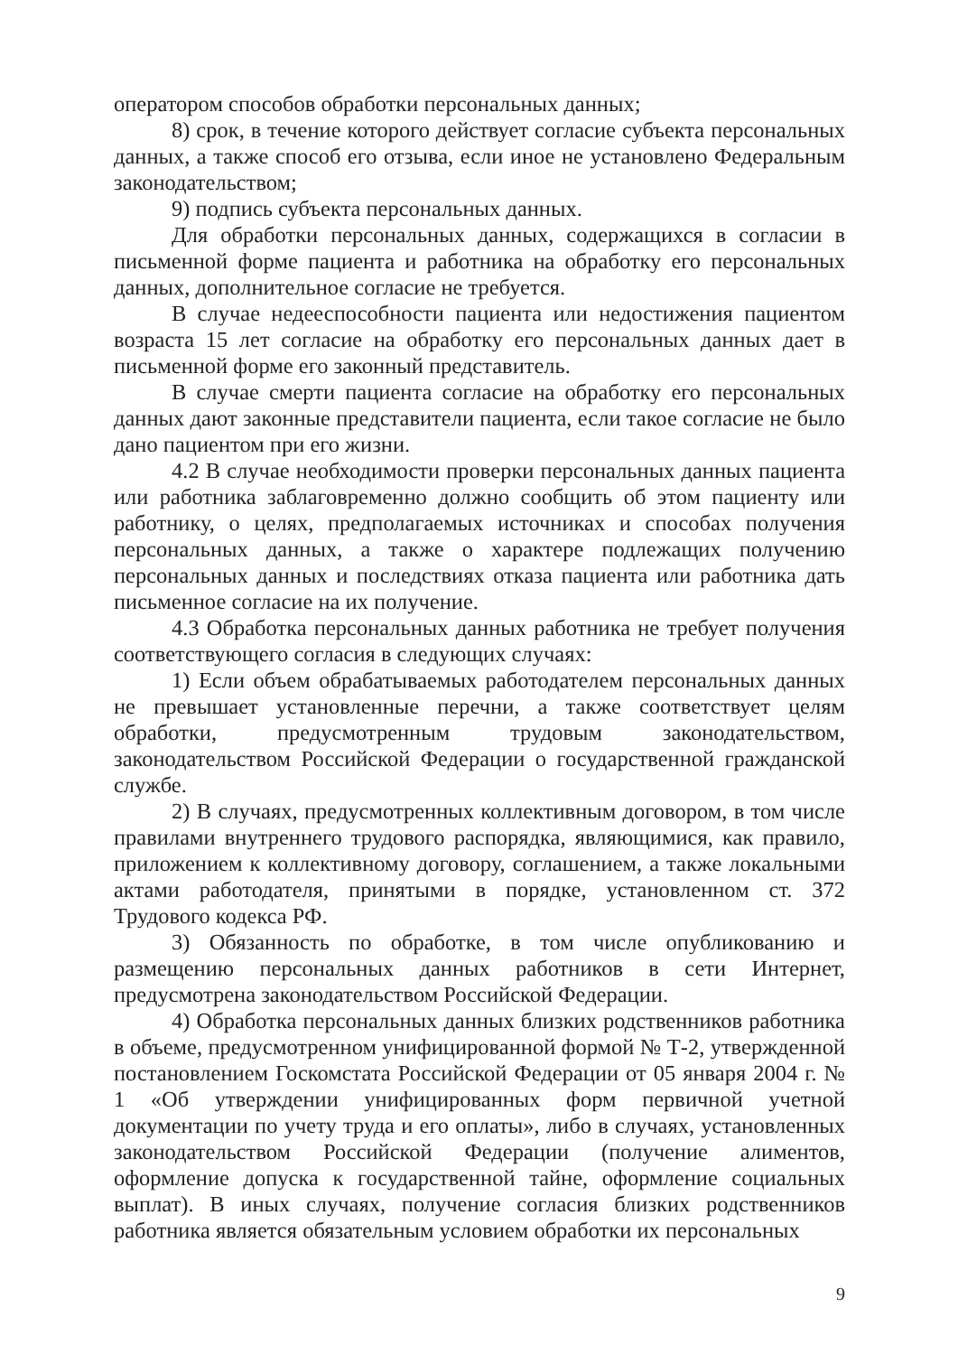оператором способов обработки персональных данных;
8) срок, в течение которого действует согласие субъекта персональных данных, а также способ его отзыва, если иное не установлено Федеральным законодательством;
9) подпись субъекта персональных данных.
Для обработки персональных данных, содержащихся в согласии в письменной форме пациента и работника на обработку его персональных данных, дополнительное согласие не требуется.
В случае недееспособности пациента или недостижения пациентом возраста 15 лет согласие на обработку его персональных данных дает в письменной форме его законный представитель.
В случае смерти пациента согласие на обработку его персональных данных дают законные представители пациента, если такое согласие не было дано пациентом при его жизни.
4.2 В случае необходимости проверки персональных данных пациента или работника заблаговременно должно сообщить об этом пациенту или работнику, о целях, предполагаемых источниках и способах получения персональных данных, а также о характере подлежащих получению персональных данных и последствиях отказа пациента или работника дать письменное согласие на их получение.
4.3 Обработка персональных данных работника не требует получения соответствующего согласия в следующих случаях:
1) Если объем обрабатываемых работодателем персональных данных не превышает установленные перечни, а также соответствует целям обработки, предусмотренным трудовым законодательством, законодательством Российской Федерации о государственной гражданской службе.
2) В случаях, предусмотренных коллективным договором, в том числе правилами внутреннего трудового распорядка, являющимися, как правило, приложением к коллективному договору, соглашением, а также локальными актами работодателя, принятыми в порядке, установленном ст. 372 Трудового кодекса РФ.
3) Обязанность по обработке, в том числе опубликованию и размещению персональных данных работников в сети Интернет, предусмотрена законодательством Российской Федерации.
4) Обработка персональных данных близких родственников работника в объеме, предусмотренном унифицированной формой № Т-2, утвержденной постановлением Госкомстата Российской Федерации от 05 января 2004 г. № 1 «Об утверждении унифицированных форм первичной учетной документации по учету труда и его оплаты», либо в случаях, установленных законодательством Российской Федерации (получение алиментов, оформление допуска к государственной тайне, оформление социальных выплат). В иных случаях, получение согласия близких родственников работника является обязательным условием обработки их персональных
9